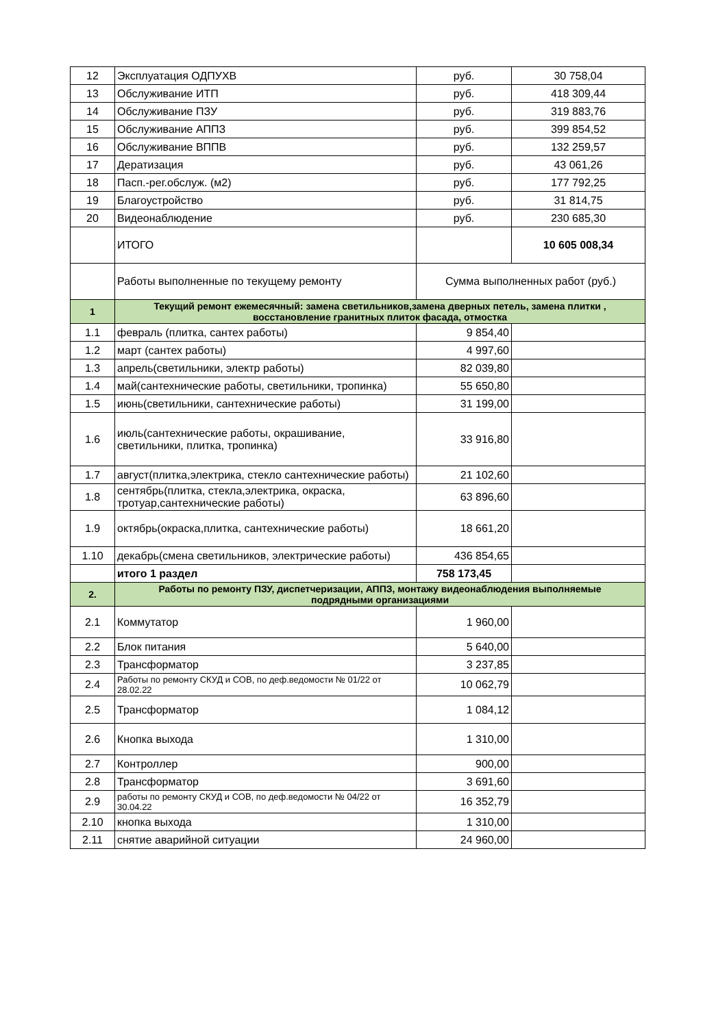| 12 | Эксплуатация ОДПУХВ | руб. | 30 758,04 |
| 13 | Обслуживание ИТП | руб. | 418 309,44 |
| 14 | Обслуживание ПЗУ | руб. | 319 883,76 |
| 15 | Обслуживание АППЗ | руб. | 399 854,52 |
| 16 | Обслуживание ВППВ | руб. | 132 259,57 |
| 17 | Дератизация | руб. | 43 061,26 |
| 18 | Пасп.-рег.обслуж. (м2) | руб. | 177 792,25 |
| 19 | Благоустройство | руб. | 31 814,75 |
| 20 | Видеонаблюдение | руб. | 230 685,30 |
| | ИТОГО | | 10 605 008,34 |
| | Работы выполненные по текущему ремонту | Сумма выполненных работ (руб.) | |
| 1 | Текущий ремонт ежемесячный: замена светильников,замена дверных петель, замена плитки , восстановление гранитных плиток фасада, отмостка | | |
| 1.1 | февраль (плитка, сантех работы) | 9 854,40 | |
| 1.2 | март (сантех работы) | 4 997,60 | |
| 1.3 | апрель(светильники, электр работы) | 82 039,80 | |
| 1.4 | май(сантехнические работы, светильники, тропинка) | 55 650,80 | |
| 1.5 | июнь(светильники, сантехнические работы) | 31 199,00 | |
| 1.6 | июль(сантехнические работы, окрашивание, светильники, плитка, тропинка) | 33 916,80 | |
| 1.7 | август(плитка,электрика, стекло сантехнические работы) | 21 102,60 | |
| 1.8 | сентябрь(плитка, стекла,электрика, окраска, тротуар,сантехнические работы) | 63 896,60 | |
| 1.9 | октябрь(окраска,плитка, сантехнические работы) | 18 661,20 | |
| 1.10 | декабрь(смена светильников, электрические работы) | 436 854,65 | |
| | итого 1 раздел | 758 173,45 | |
| 2. | Работы по ремонту ПЗУ, диспетчеризации, АППЗ, монтажу видеонаблюдения выполняемые подрядными организациями | | |
| 2.1 | Коммутатор | 1 960,00 | |
| 2.2 | Блок питания | 5 640,00 | |
| 2.3 | Трансформатор | 3 237,85 | |
| 2.4 | Работы по ремонту СКУД и СОВ, по деф.ведомости № 01/22 от 28.02.22 | 10 062,79 | |
| 2.5 | Трансформатор | 1 084,12 | |
| 2.6 | Кнопка выхода | 1 310,00 | |
| 2.7 | Контроллер | 900,00 | |
| 2.8 | Трансформатор | 3 691,60 | |
| 2.9 | работы по ремонту СКУД и СОВ, по деф.ведомости № 04/22 от 30.04.22 | 16 352,79 | |
| 2.10 | кнопка выхода | 1 310,00 | |
| 2.11 | снятие аварийной ситуации | 24 960,00 | |